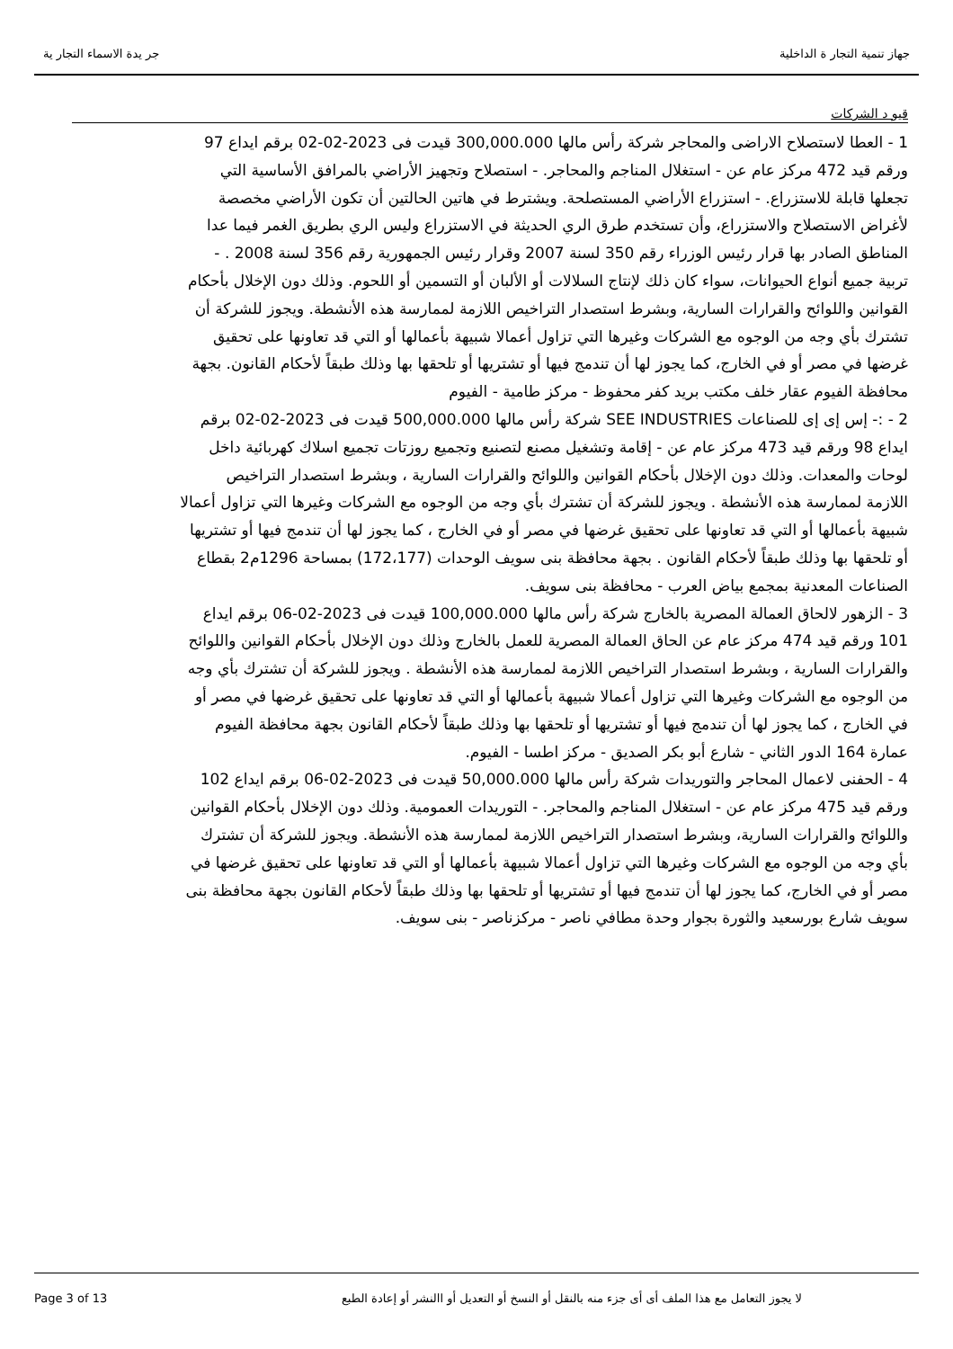جهاز تنمية التجار ة الداخلية جر يدة الاسماء التجار ية
قيو د الشركات
1 - العطا لاستصلاح الاراضى والمحاجر شركة رأس مالها 300,000.000 قيدت فى 2023-02-02 برقم ايداع 97 ورقم قيد 472 مركز عام عن - استغلال المناجم والمحاجر. - استصلاح وتجهيز الأراضي بالمرافق الأساسية التي تجعلها قابلة للاستزراع. - استزراع الأراضي المستصلحة. ويشترط في هاتين الحالتين أن تكون الأراضي مخصصة لأغراض الاستصلاح والاستزراع، وأن تستخدم طرق الري الحديثة في الاستزراع وليس الري بطريق الغمر فيما عدا المناطق الصادر بها قرار رئيس الوزراء رقم 350 لسنة 2007 وقرار رئيس الجمهورية رقم 356 لسنة 2008 . - تربية جميع أنواع الحيوانات، سواء كان ذلك لإنتاج السلالات أو الألبان أو التسمين أو اللحوم. وذلك دون الإخلال بأحكام القوانين واللوائح والقرارات السارية، وبشرط استصدار التراخيص اللازمة لممارسة هذه الأنشطة. ويجوز للشركة أن تشترك بأي وجه من الوجوه مع الشركات وغيرها التي تزاول أعمالا شبيهة بأعمالها أو التي قد تعاونها على تحقيق غرضها في مصر أو في الخارج، كما يجوز لها أن تندمج فيها أو تشتريها أو تلحقها بها وذلك طبقاً لأحكام القانون. بجهة محافظة الفيوم عقار خلف مكتب بريد كفر محفوظ - مركز طامية - الفيوم
2 - :- إس إى إى للصناعات SEE INDUSTRIES شركة رأس مالها 500,000.000 قيدت فى 2023-02-02 برقم ايداع 98 ورقم قيد 473 مركز عام عن - إقامة وتشغيل مصنع لتصنيع وتجميع روزتات تجميع اسلاك كهربائية داخل لوحات والمعدات. وذلك دون الإخلال بأحكام القوانين واللوائح والقرارات السارية ، وبشرط استصدار التراخيص اللازمة لممارسة هذه الأنشطة . ويجوز للشركة أن تشترك بأي وجه من الوجوه مع الشركات وغيرها التي تزاول أعمالا شبيهة بأعمالها أو التي قد تعاونها على تحقيق غرضها في مصر أو في الخارج ، كما يجوز لها أن تندمج فيها أو تشتريها أو تلحقها بها وذلك طبقاً لأحكام القانون . بجهة محافظة بنى سويف الوحدات (172،177) بمساحة 1296م2 بقطاع الصناعات المعدنية بمجمع بياض العرب - محافظة بنى سويف.
3 - الزهور لالحاق العمالة المصرية بالخارج شركة رأس مالها 100,000.000 قيدت فى 2023-02-06 برقم ايداع 101 ورقم قيد 474 مركز عام عن الحاق العمالة المصرية للعمل بالخارج وذلك دون الإخلال بأحكام القوانين واللوائح والقرارات السارية ، وبشرط استصدار التراخيص اللازمة لممارسة هذه الأنشطة . ويجوز للشركة أن تشترك بأي وجه من الوجوه مع الشركات وغيرها التي تزاول أعمالا شبيهة بأعمالها أو التي قد تعاونها على تحقيق غرضها في مصر أو في الخارج ، كما يجوز لها أن تندمج فيها أو تشتريها أو تلحقها بها وذلك طبقاً لأحكام القانون بجهة محافظة الفيوم عمارة 164 الدور الثاني - شارع أبو بكر الصديق - مركز اطسا - الفيوم.
4 - الحفنى لاعمال المحاجر والتوريدات شركة رأس مالها 50,000.000 قيدت فى 2023-02-06 برقم ايداع 102 ورقم قيد 475 مركز عام عن - استغلال المناجم والمحاجر. - التوريدات العمومية. وذلك دون الإخلال بأحكام القوانين واللوائح والقرارات السارية، وبشرط استصدار التراخيص اللازمة لممارسة هذه الأنشطة. ويجوز للشركة أن تشترك بأي وجه من الوجوه مع الشركات وغيرها التي تزاول أعمالا شبيهة بأعمالها أو التي قد تعاونها على تحقيق غرضها في مصر أو في الخارج، كما يجوز لها أن تندمج فيها أو تشتريها أو تلحقها بها وذلك طبقاً لأحكام القانون بجهة محافظة بنى سويف شارع بورسعيد والثورة بجوار وحدة مطافي ناصر - مركزناصر - بنى سويف.
Page 3 of 13 لا يجوز التعامل مع هذا الملف أى أى جزء منه بالنقل أو النسخ أو التعديل أو االنشر أو إعادة الطبع